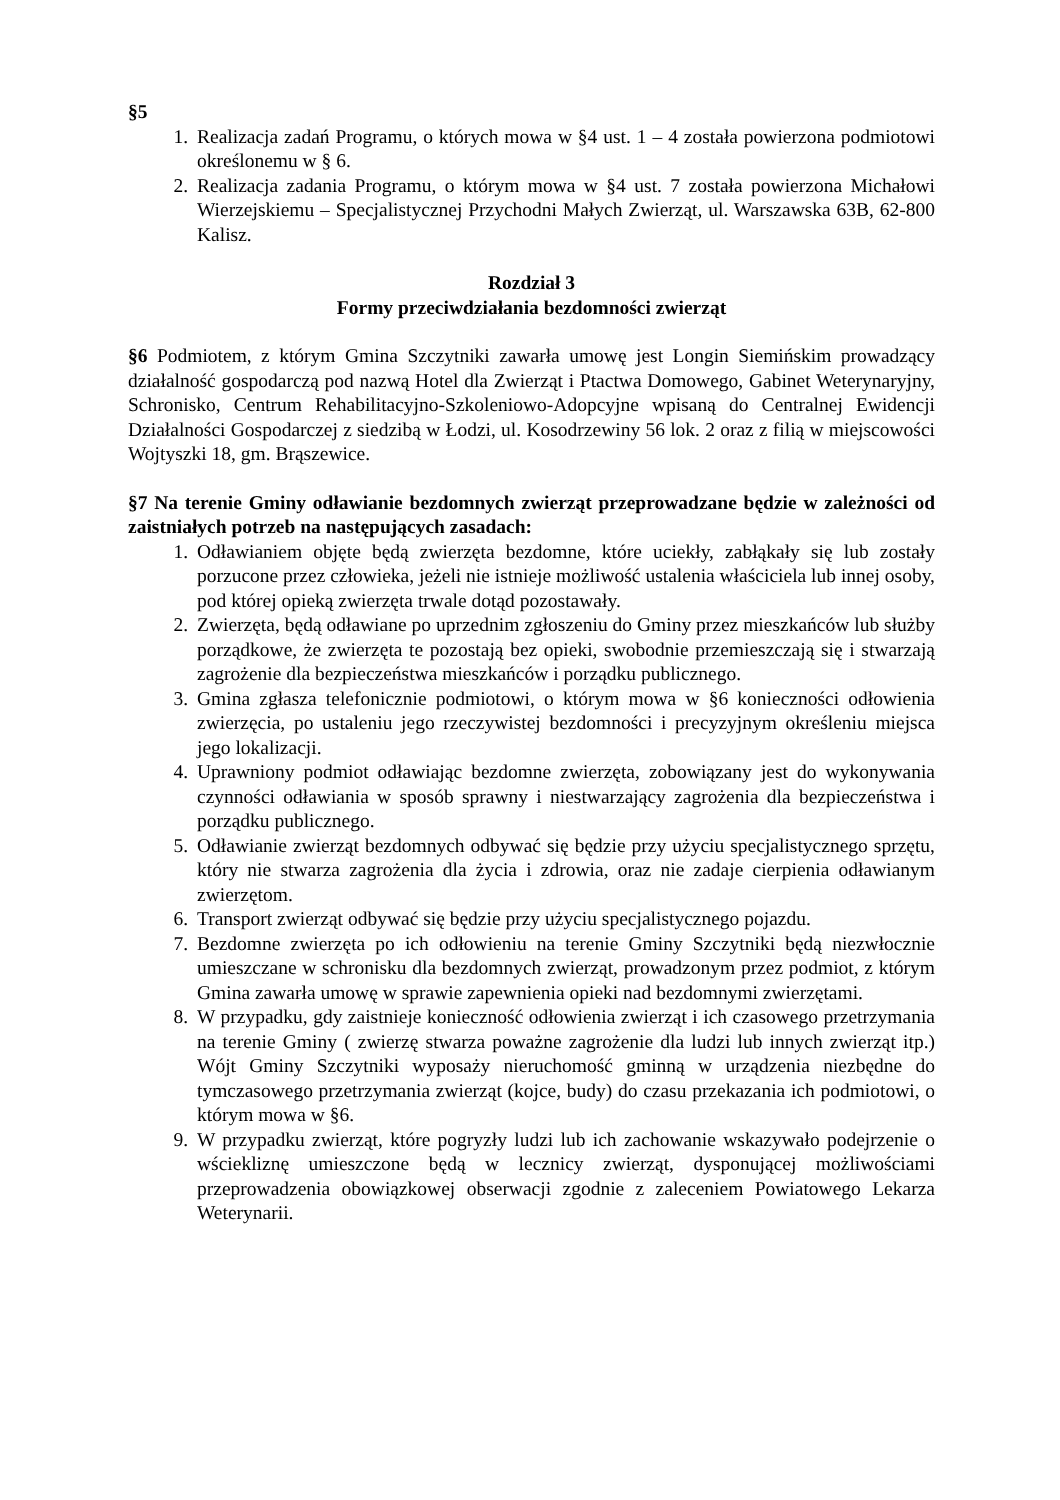§5
1. Realizacja zadań Programu, o których mowa w §4 ust. 1 – 4 została powierzona podmiotowi określonemu w § 6.
2. Realizacja zadania Programu, o którym mowa w §4 ust. 7 została powierzona Michałowi Wierzejskiemu – Specjalistycznej Przychodni Małych Zwierząt, ul. Warszawska 63B, 62-800 Kalisz.
Rozdział 3
Formy przeciwdziałania bezdomności zwierząt
§6 Podmiotem, z którym Gmina Szczytniki zawarła umowę jest Longin Siemińskim prowadzący działalność gospodarczą pod nazwą Hotel dla Zwierząt i Ptactwa Domowego, Gabinet Weterynaryjny, Schronisko, Centrum Rehabilitacyjno-Szkoleniowo-Adopcyjne wpisaną do Centralnej Ewidencji Działalności Gospodarczej z siedzibą w Łodzi, ul. Kosodrzewiny 56 lok. 2 oraz z filią w miejscowości Wojtyszki 18, gm. Brąszewice.
§7 Na terenie Gminy odławianie bezdomnych zwierząt przeprowadzane będzie w zależności od zaistniałych potrzeb na następujących zasadach:
1. Odławianiem objęte będą zwierzęta bezdomne, które uciekły, zabłąkały się lub zostały porzucone przez człowieka, jeżeli nie istnieje możliwość ustalenia właściciela lub innej osoby, pod której opieką zwierzęta trwale dotąd pozostawały.
2. Zwierzęta, będą odławiane po uprzednim zgłoszeniu do Gminy przez mieszkańców lub służby porządkowe, że zwierzęta te pozostają bez opieki, swobodnie przemieszczają się i stwarzają zagrożenie dla bezpieczeństwa mieszkańców i porządku publicznego.
3. Gmina zgłasza telefonicznie podmiotowi, o którym mowa w §6 konieczności odłowienia zwierzęcia, po ustaleniu jego rzeczywistej bezdomności i precyzyjnym określeniu miejsca jego lokalizacji.
4. Uprawniony podmiot odławiając bezdomne zwierzęta, zobowiązany jest do wykonywania czynności odławiania w sposób sprawny i niestwarzający zagrożenia dla bezpieczeństwa i porządku publicznego.
5. Odławianie zwierząt bezdomnych odbywać się będzie przy użyciu specjalistycznego sprzętu, który nie stwarza zagrożenia dla życia i zdrowia, oraz nie zadaje cierpienia odławianym zwierzętom.
6. Transport zwierząt odbywać się będzie przy użyciu specjalistycznego pojazdu.
7. Bezdomne zwierzęta po ich odłowieniu na terenie Gminy Szczytniki będą niezwłocznie umieszczane w schronisku dla bezdomnych zwierząt, prowadzonym przez podmiot, z którym Gmina zawarła umowę w sprawie zapewnienia opieki nad bezdomnymi zwierzętami.
8. W przypadku, gdy zaistnieje konieczność odłowienia zwierząt i ich czasowego przetrzymania na terenie Gminy ( zwierzę stwarza poważne zagrożenie dla ludzi lub innych zwierząt itp.) Wójt Gminy Szczytniki wyposaży nieruchomość gminną w urządzenia niezbędne do tymczasowego przetrzymania zwierząt (kojce, budy) do czasu przekazania ich podmiotowi, o którym mowa w §6.
9. W przypadku zwierząt, które pogryzły ludzi lub ich zachowanie wskazywało podejrzenie o wściekliznę umieszczone będą w lecznicy zwierząt, dysponującej możliwościami przeprowadzenia obowiązkowej obserwacji zgodnie z zaleceniem Powiatowego Lekarza Weterynarii.